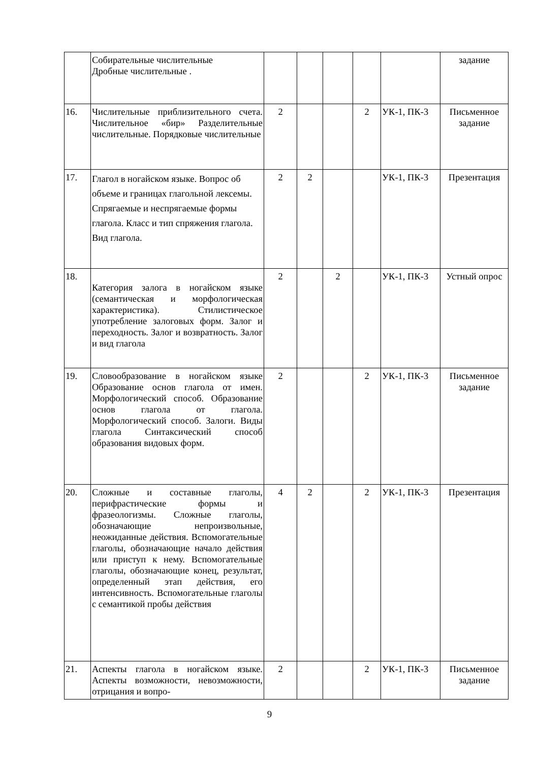| | Собирательные числительные Дробные числительные . | | | | | | задание |
| 16. | Числительные приблизительного счета. Числительное «бир» Разделительные числительные. Порядковые числительные | 2 | | | 2 | УК-1, ПК-3 | Письменное задание |
| 17. | Глагол в ногайском языке. Вопрос об объеме и границах глагольной лексемы. Спрягаемые и неспрягаемые формы глагола. Класс и тип спряжения глагола. Вид глагола. | 2 | 2 | | | УК-1, ПК-3 | Презентация |
| 18. | Категория залога в ногайском языке (семантическая и морфологическая характеристика). Стилистическое употребление залоговых форм. Залог и переходность. Залог и возвратность. Залог и вид глагола | 2 | | 2 | | УК-1, ПК-3 | Устный опрос |
| 19. | Словообразование в ногайском языке Образование основ глагола от имен. Морфологический способ. Образование основ глагола от глагола. Морфологический способ. Залоги. Виды глагола Синтаксический способ образования видовых форм. | 2 | | | 2 | УК-1, ПК-3 | Письменное задание |
| 20. | Сложные и составные глаголы, перифрастические формы и фразеологизмы. Сложные глаголы, обозначающие непроизвольные, неожиданные действия. Вспомогательные глаголы, обозначающие начало действия или приступ к нему. Вспомогательные глаголы, обозначающие конец, результат, определенный этап действия, его интенсивность. Вспомогательные глаголы с семантикой пробы действия | 4 | 2 | | 2 | УК-1, ПК-3 | Презентация |
| 21. | Аспекты глагола в ногайском языке. Аспекты возможности, невозможности, отрицания и вопро- | 2 | | | 2 | УК-1, ПК-3 | Письменное задание |
9